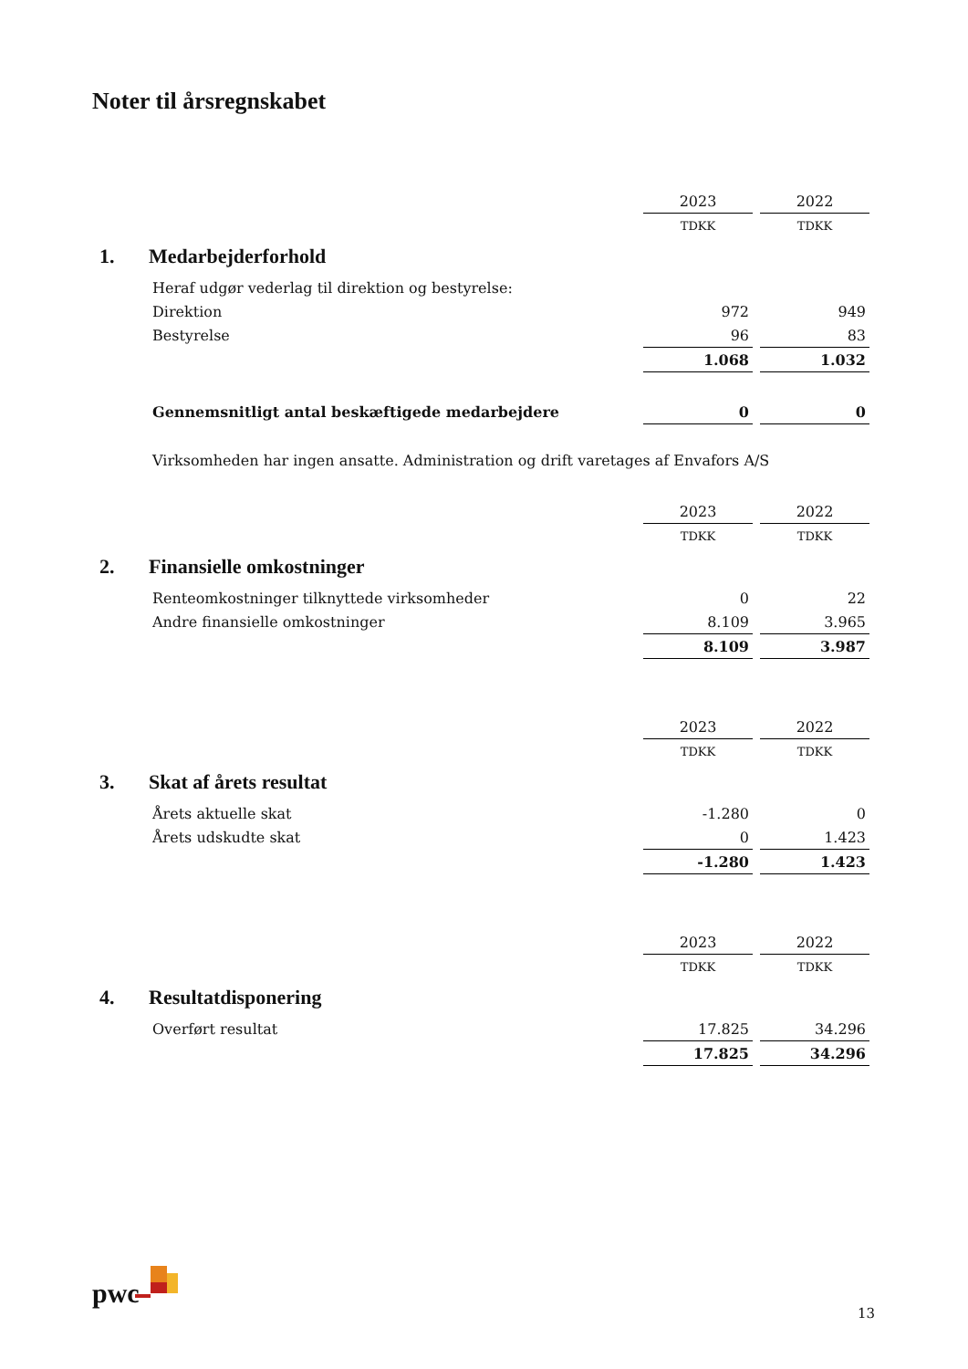Noter til årsregnskabet
| | | 2023 | 2022 |
| | | TDKK | TDKK |
| 1. | Medarbejderforhold | | |
| | Heraf udgør vederlag til direktion og bestyrelse: | | |
| | Direktion | 972 | 949 |
| | Bestyrelse | 96 | 83 |
| | | 1.068 | 1.032 |
| | Gennemsnitligt antal beskæftigede medarbejdere | 0 | 0 |
| | Virksomheden har ingen ansatte. Administration og drift varetages af Envafors A/S | | |
| | | 2023 | 2022 |
| | | TDKK | TDKK |
| 2. | Finansielle omkostninger | | |
| | Renteomkostninger tilknyttede virksomheder | 0 | 22 |
| | Andre finansielle omkostninger | 8.109 | 3.965 |
| | | 8.109 | 3.987 |
| | | 2023 | 2022 |
| | | TDKK | TDKK |
| 3. | Skat af årets resultat | | |
| | Årets aktuelle skat | -1.280 | 0 |
| | Årets udskudte skat | 0 | 1.423 |
| | | -1.280 | 1.423 |
| | | 2023 | 2022 |
| | | TDKK | TDKK |
| 4. | Resultatdisponering | | |
| | Overført resultat | 17.825 | 34.296 |
| | | 17.825 | 34.296 |
pwc
13